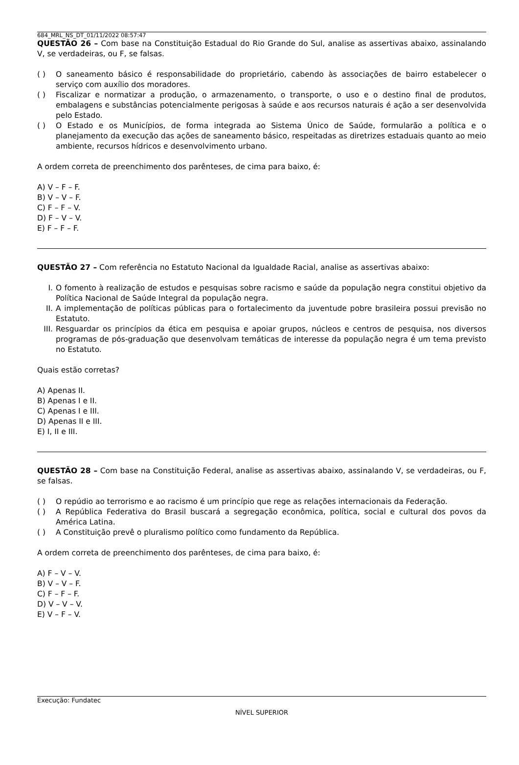684_MRL_NS_DT_01/11/2022 08:57:47
QUESTÃO 26 – Com base na Constituição Estadual do Rio Grande do Sul, analise as assertivas abaixo, assinalando V, se verdadeiras, ou F, se falsas.
( ) O saneamento básico é responsabilidade do proprietário, cabendo às associações de bairro estabelecer o serviço com auxílio dos moradores.
( ) Fiscalizar e normatizar a produção, o armazenamento, o transporte, o uso e o destino final de produtos, embalagens e substâncias potencialmente perigosas à saúde e aos recursos naturais é ação a ser desenvolvida pelo Estado.
( ) O Estado e os Municípios, de forma integrada ao Sistema Único de Saúde, formularão a política e o planejamento da execução das ações de saneamento básico, respeitadas as diretrizes estaduais quanto ao meio ambiente, recursos hídricos e desenvolvimento urbano.
A ordem correta de preenchimento dos parênteses, de cima para baixo, é:
A) V – F – F.
B) V – V – F.
C) F – F – V.
D) F – V – V.
E) F – F – F.
QUESTÃO 27 – Com referência no Estatuto Nacional da Igualdade Racial, analise as assertivas abaixo:
I. O fomento à realização de estudos e pesquisas sobre racismo e saúde da população negra constitui objetivo da Política Nacional de Saúde Integral da população negra.
II. A implementação de políticas públicas para o fortalecimento da juventude pobre brasileira possui previsão no Estatuto.
III. Resguardar os princípios da ética em pesquisa e apoiar grupos, núcleos e centros de pesquisa, nos diversos programas de pós-graduação que desenvolvam temáticas de interesse da população negra é um tema previsto no Estatuto.
Quais estão corretas?
A) Apenas II.
B) Apenas I e II.
C) Apenas I e III.
D) Apenas II e III.
E) I, II e III.
QUESTÃO 28 – Com base na Constituição Federal, analise as assertivas abaixo, assinalando V, se verdadeiras, ou F, se falsas.
( ) O repúdio ao terrorismo e ao racismo é um princípio que rege as relações internacionais da Federação.
( ) A República Federativa do Brasil buscará a segregação econômica, política, social e cultural dos povos da América Latina.
( ) A Constituição prevê o pluralismo político como fundamento da República.
A ordem correta de preenchimento dos parênteses, de cima para baixo, é:
A) F – V – V.
B) V – V – F.
C) F – F – F.
D) V – V – V.
E) V – F – V.
Execução: Fundatec
NÍVEL SUPERIOR